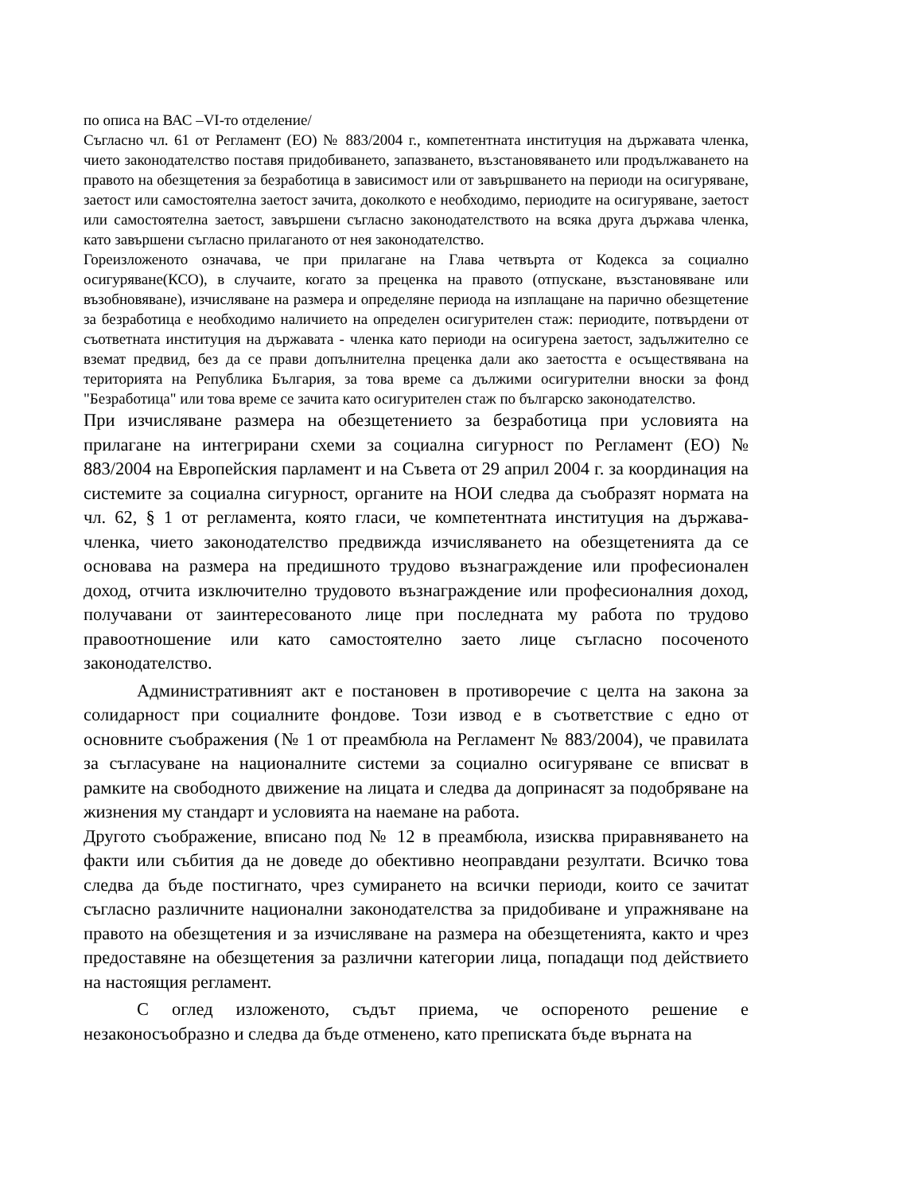по описа на ВАС –VI-то отделение/
Съгласно чл. 61 от Регламент (ЕО) № 883/2004 г., компетентната институция на държавата членка, чието законодателство поставя придобиването, запазването, възстановяването или продължаването на правото на обезщетения за безработица в зависимост или от завършването на периоди на осигуряване, заетост или самостоятелна заетост зачита, доколкото е необходимо, периодите на осигуряване, заетост или самостоятелна заетост, завършени съгласно законодателството на всяка друга държава членка, като завършени съгласно прилаганото от нея законодателство.
Гореизложеното означава, че при прилагане на Глава четвърта от Кодекса за социално осигуряване(КСО), в случаите, когато за преценка на правото (отпускане, възстановяване или възобновяване), изчисляване на размера и определяне периода на изплащане на парично обезщетение за безработица е необходимо наличието на определен осигурителен стаж: периодите, потвърдени от съответната институция на държавата - членка като периоди на осигурена заетост, задължително се вземат предвид, без да се прави допълнителна преценка дали ако заетостта е осъществявана на територията на Република България, за това време са дължими осигурителни вноски за фонд "Безработица" или това време се зачита като осигурителен стаж по българско законодателство.
При изчисляване размера на обезщетението за безработица при условията на прилагане на интегрирани схеми за социална сигурност по Регламент (ЕО) № 883/2004 на Европейския парламент и на Съвета от 29 април 2004 г. за координация на системите за социална сигурност, органите на НОИ следва да съобразят нормата на чл. 62, § 1 от регламента, която гласи, че компетентната институция на държава-членка, чието законодателство предвижда изчисляването на обезщетенията да се основава на размера на предишното трудово възнаграждение или професионален доход, отчита изключително трудовото възнаграждение или професионалния доход, получавани от заинтересованото лице при последната му работа по трудово правоотношение или като самостоятелно заето лице съгласно посоченото законодателство.
Административният акт е постановен в противоречие с целта на закона за солидарност при социалните фондове. Този извод е в съответствие с едно от основните съображения (№ 1 от преамбюла на Регламент № 883/2004), че правилата за съгласуване на националните системи за социално осигуряване се вписват в рамките на свободното движение на лицата и следва да допринасят за подобряване на жизнения му стандарт и условията на наемане на работа.
Другото съображение, вписано под № 12 в преамбюла, изисква приравняването на факти или събития да не доведе до обективно неоправдани резултати. Всичко това следва да бъде постигнато, чрез сумирането на всички периоди, които се зачитат съгласно различните национални законодателства за придобиване и упражняване на правото на обезщетения и за изчисляване на размера на обезщетенията, както и чрез предоставяне на обезщетения за различни категории лица, попадащи под действието на настоящия регламент.
С оглед изложеното, съдът приема, че оспореното решение е незаконосъобразно и следва да бъде отменено, като преписката бъде върната на